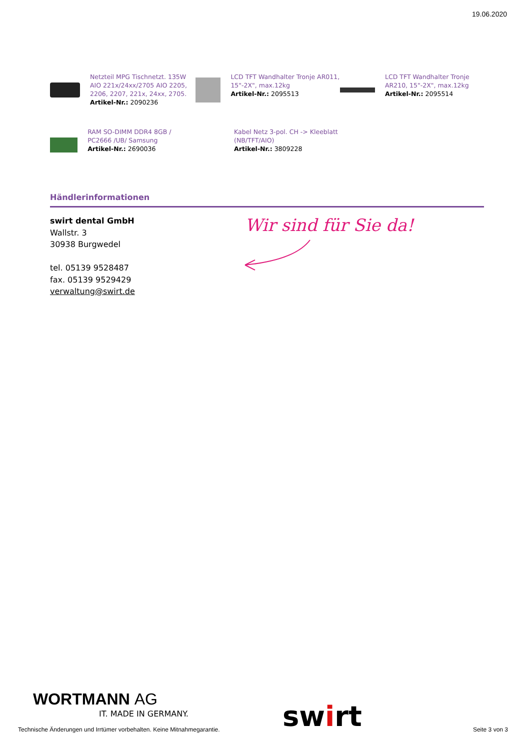19.06.2020
Netzteil MPG Tischnetzt. 135W AIO 221x/24xx/2705 AIO 2205, 2206, 2207, 221x, 24xx, 2705.
Artikel-Nr.: 2090236
LCD TFT Wandhalter Tronje AR011, 15"-2X", max.12kg
Artikel-Nr.: 2095513
LCD TFT Wandhalter Tronje AR210, 15"-2X", max.12kg
Artikel-Nr.: 2095514
RAM SO-DIMM DDR4 8GB / PC2666 /UB/ Samsung
Artikel-Nr.: 2690036
Kabel Netz 3-pol. CH -> Kleeblatt (NB/TFT/AIO)
Artikel-Nr.: 3809228
Händlerinformationen
swirt dental GmbH
Wallstr. 3
30938 Burgwedel
tel. 05139 9528487
fax. 05139 9529429
verwaltung@swirt.de
Wir sind für Sie da!
WORTMANN AG
IT. MADE IN GERMANY. swirt
Technische Änderungen und Irrtümer vorbehalten. Keine Mitnahmegarantie.
Seite 3 von 3